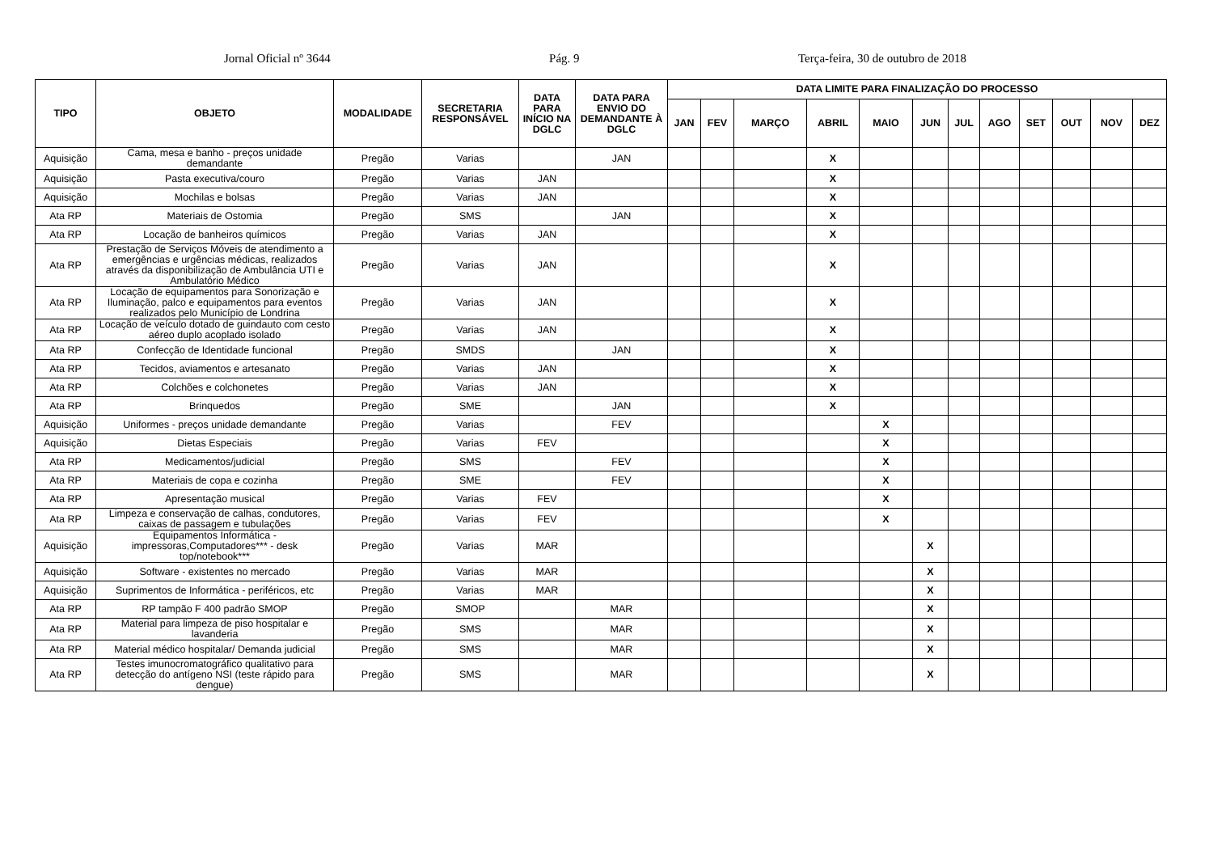Jornal Oficial nº 3644 Pág. 9 Terça-feira, 30 de outubro de 2018
| TIPO | OBJETO | MODALIDADE | SECRETARIA RESPONSÁVEL | DATA PARA INÍCIO NA DGLC | DATA PARA ENVIO DO DEMANDANTE À DGLC | DATA LIMITE PARA FINALIZAÇÃO DO PROCESSO | | | | | | | | | | | |
| --- | --- | --- | --- | --- | --- | --- | --- | --- | --- | --- | --- | --- | --- | --- | --- | --- | --- |
| | | | | | | JAN | FEV | MARÇO | ABRIL | MAIO | JUN | JUL | AGO | SET | OUT | NOV | DEZ |
| Aquisição | Cama, mesa e banho - preços unidade demandante | Pregão | Varias | | JAN | | | | X | | | | | | | | |
| Aquisição | Pasta executiva/couro | Pregão | Varias | JAN | | | | | X | | | | | | | | |
| Aquisição | Mochilas e bolsas | Pregão | Varias | JAN | | | | | X | | | | | | | | |
| Ata RP | Materiais de Ostomia | Pregão | SMS | | JAN | | | | X | | | | | | | | |
| Ata RP | Locação de banheiros químicos | Pregão | Varias | JAN | | | | | X | | | | | | | | |
| Ata RP | Prestação de Serviços Móveis de atendimento a emergências e urgências médicas, realizados através da disponibilização de Ambulância UTI e Ambulatório Médico | Pregão | Varias | JAN | | | | | X | | | | | | | | |
| Ata RP | Locação de equipamentos para Sonorização e Iluminação, palco e equipamentos para eventos realizados pelo Município de Londrina | Pregão | Varias | JAN | | | | | X | | | | | | | | |
| Ata RP | Locação de veículo dotado de guindauto com cesto aéreo duplo acoplado isolado | Pregão | Varias | JAN | | | | | X | | | | | | | | |
| Ata RP | Confecção de Identidade funcional | Pregão | SMDS | | JAN | | | | X | | | | | | | | |
| Ata RP | Tecidos, aviamentos e artesanato | Pregão | Varias | JAN | | | | | X | | | | | | | | |
| Ata RP | Colchões e colchonetes | Pregão | Varias | JAN | | | | | X | | | | | | | | |
| Ata RP | Brinquedos | Pregão | SME | | JAN | | | | X | | | | | | | | |
| Aquisição | Uniformes - preços unidade demandante | Pregão | Varias | | FEV | | | | | X | | | | | | | |
| Aquisição | Dietas Especiais | Pregão | Varias | FEV | | | | | | X | | | | | | | |
| Ata RP | Medicamentos/judicial | Pregão | SMS | | FEV | | | | | X | | | | | | | |
| Ata RP | Materiais de copa e cozinha | Pregão | SME | | FEV | | | | | X | | | | | | | |
| Ata RP | Apresentação musical | Pregão | Varias | FEV | | | | | | X | | | | | | | |
| Ata RP | Limpeza e conservação de calhas, condutores, caixas de passagem e tubulações | Pregão | Varias | FEV | | | | | | X | | | | | | | |
| Aquisição | Equipamentos Informática - impressoras,Computadores*** - desk top/notebook*** | Pregão | Varias | MAR | | | | | | | X | | | | | | |
| Aquisição | Software - existentes no mercado | Pregão | Varias | MAR | | | | | | | X | | | | | | |
| Aquisição | Suprimentos de Informática - periféricos, etc | Pregão | Varias | MAR | | | | | | | X | | | | | | |
| Ata RP | RP tampão F 400 padrão SMOP | Pregão | SMOP | | MAR | | | | | | X | | | | | | |
| Ata RP | Material para limpeza de piso hospitalar e lavanderia | Pregão | SMS | | MAR | | | | | | X | | | | | | |
| Ata RP | Material médico hospitalar/ Demanda judicial | Pregão | SMS | | MAR | | | | | | X | | | | | | |
| Ata RP | Testes imunocromatográfico qualitativo para detecção do antígeno NSI (teste rápido para dengue) | Pregão | SMS | | MAR | | | | | | X | | | | | | |